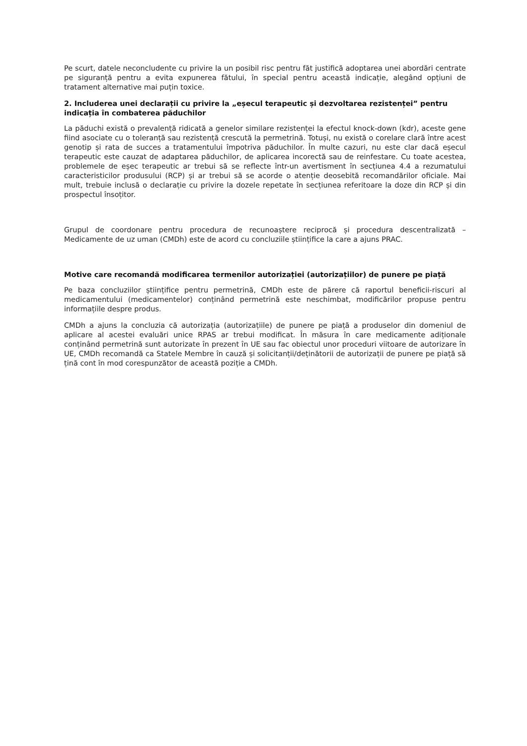Pe scurt, datele neconcludente cu privire la un posibil risc pentru făt justifică adoptarea unei abordări centrate pe siguranță pentru a evita expunerea fătului, în special pentru această indicație, alegând opțiuni de tratament alternative mai puțin toxice.
2. Includerea unei declarații cu privire la „eșecul terapeutic și dezvoltarea rezistenței” pentru indicația în combaterea păduchilor
La păduchi există o prevalență ridicată a genelor similare rezistenței la efectul knock-down (kdr), aceste gene fiind asociate cu o toleranță sau rezistență crescută la permetrină. Totuși, nu există o corelare clară între acest genotip și rata de succes a tratamentului împotriva păduchilor. În multe cazuri, nu este clar dacă eșecul terapeutic este cauzat de adaptarea păduchilor, de aplicarea incorectă sau de reinfestare. Cu toate acestea, problemele de eșec terapeutic ar trebui să se reflecte într-un avertisment în secțiunea 4.4 a rezumatului caracteristicilor produsului (RCP) și ar trebui să se acorde o atenție deosebită recomandărilor oficiale. Mai mult, trebuie inclusă o declarație cu privire la dozele repetate în secțiunea referitoare la doze din RCP și din prospectul însoțitor.
Grupul de coordonare pentru procedura de recunoaștere reciprocă și procedura descentralizată – Medicamente de uz uman (CMDh) este de acord cu concluziile științifice la care a ajuns PRAC.
Motive care recomandă modificarea termenilor autorizației (autorizațiilor) de punere pe piață
Pe baza concluziilor științifice pentru permetrină, CMDh este de părere că raportul beneficii-riscuri al medicamentului (medicamentelor) conținând permetrină este neschimbat, modificărilor propuse pentru informațiile despre produs.
CMDh a ajuns la concluzia că autorizația (autorizațiile) de punere pe piață a produselor din domeniul de aplicare al acestei evaluări unice RPAS ar trebui modificat. În măsura în care medicamente adiționale conținând permetrină sunt autorizate în prezent în UE sau fac obiectul unor proceduri viitoare de autorizare în UE, CMDh recomandă ca Statele Membre în cauză și solicitanții/deținătorii de autorizații de punere pe piață să țină cont în mod corespunzător de această poziție a CMDh.